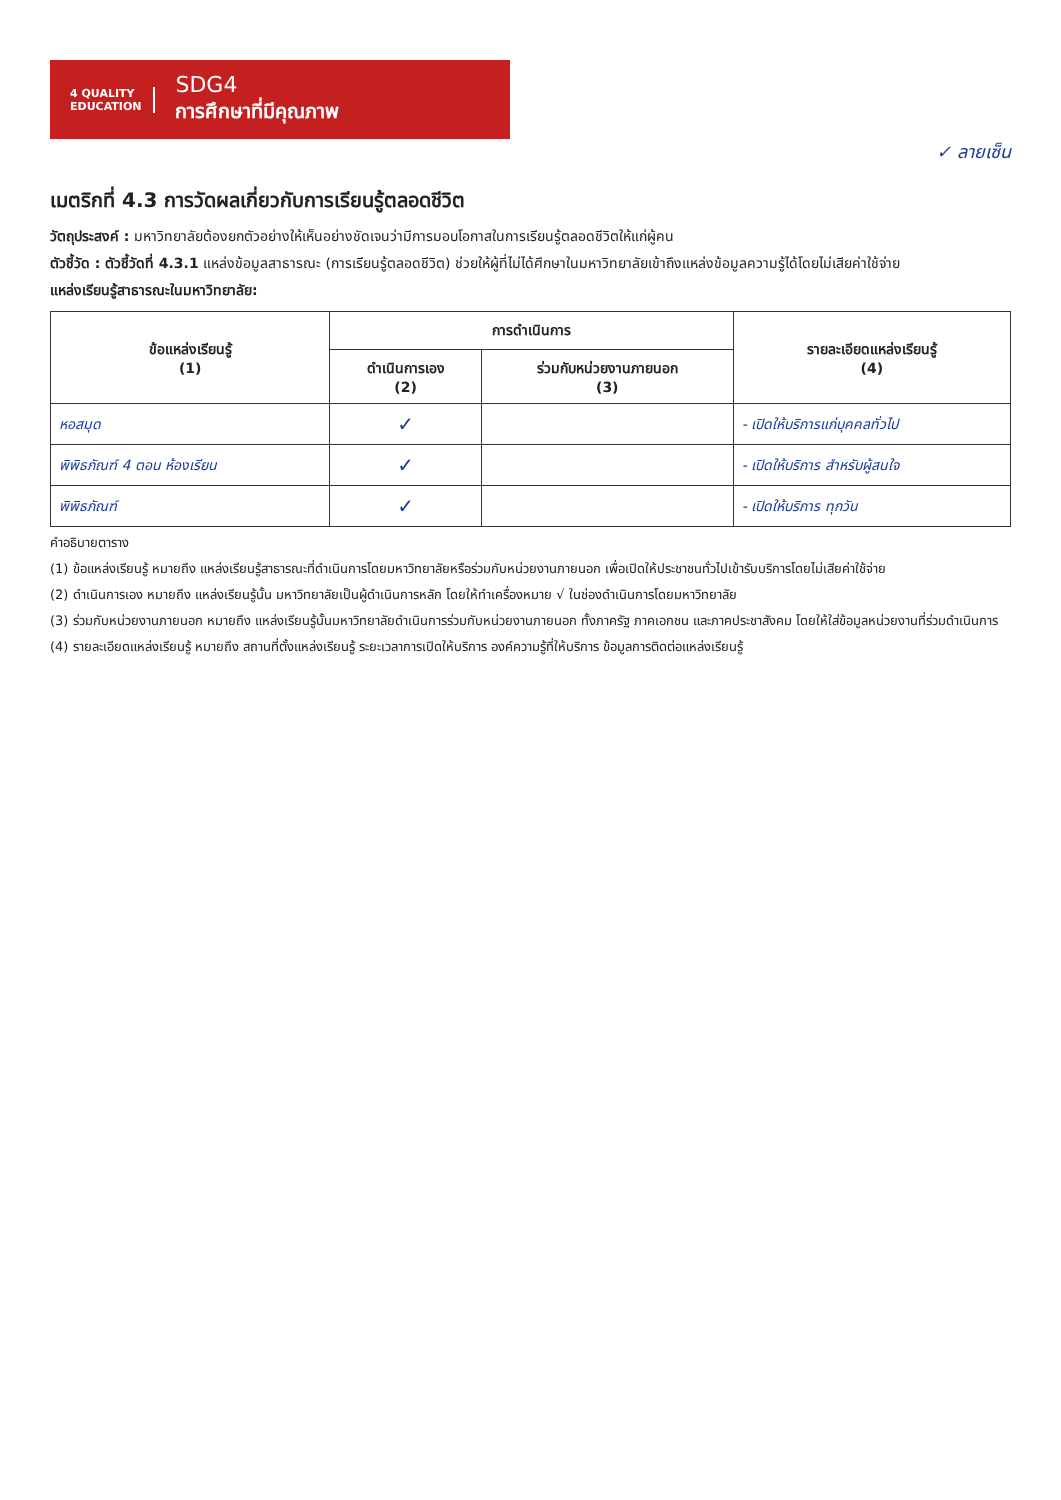4 QUALITY
EDUCATION
SDG4
การศึกษาที่มีคุณภาพ
✓ ลายเซ็น
เมตริกที่ 4.3 การวัดผลเกี่ยวกับการเรียนรู้ตลอดชีวิต
วัตถุประสงค์ : มหาวิทยาลัยต้องยกตัวอย่างให้เห็นอย่างชัดเจนว่ามีการมอบโอกาสในการเรียนรู้ตลอดชีวิตให้แก่ผู้คน
ตัวชี้วัด : ตัวชี้วัดที่ 4.3.1 แหล่งข้อมูลสาธารณะ (การเรียนรู้ตลอดชีวิต) ช่วยให้ผู้ที่ไม่ได้ศึกษาในมหาวิทยาลัยเข้าถึงแหล่งข้อมูลความรู้ได้โดยไม่เสียค่าใช้จ่าย
แหล่งเรียนรู้สาธารณะในมหาวิทยาลัย:
| ข้อแหล่งเรียนรู้ (1) | การดำเนินการ | | รายละเอียดแหล่งเรียนรู้ (4) |
| --- | --- | --- | --- |
| | ดำเนินการเอง (2) | ร่วมกับหน่วยงานภายนอก (3) | |
| หอสมุด | ✓ | | - เปิดให้บริการแก่บุคคลทั่วไป |
| พิพิธภัณฑ์ 4 ตอน ห้องเรียน | ✓ | | - เปิดให้บริการ สำหรับผู้สนใจ |
| พิพิธภัณฑ์ | ✓ | | - เปิดให้บริการ ทุกวัน |
คำอธิบายตาราง
(1) ข้อแหล่งเรียนรู้ หมายถึง แหล่งเรียนรู้สาธารณะที่ดำเนินการโดยมหาวิทยาลัยหรือร่วมกับหน่วยงานภายนอก เพื่อเปิดให้ประชาชนทั่วไปเข้ารับบริการโดยไม่เสียค่าใช้จ่าย
(2) ดำเนินการเอง หมายถึง แหล่งเรียนรู้นั้น มหาวิทยาลัยเป็นผู้ดำเนินการหลัก โดยให้ทำเครื่องหมาย √ ในช่องดำเนินการโดยมหาวิทยาลัย
(3) ร่วมกับหน่วยงานภายนอก หมายถึง แหล่งเรียนรู้นั้นมหาวิทยาลัยดำเนินการร่วมกับหน่วยงานภายนอก ทั้งภาครัฐ ภาคเอกชน และภาคประชาสังคม โดยให้ใส่ข้อมูลหน่วยงานที่ร่วมดำเนินการ
(4) รายละเอียดแหล่งเรียนรู้ หมายถึง สถานที่ตั้งแหล่งเรียนรู้ ระยะเวลาการเปิดให้บริการ องค์ความรู้ที่ให้บริการ ข้อมูลการติดต่อแหล่งเรียนรู้